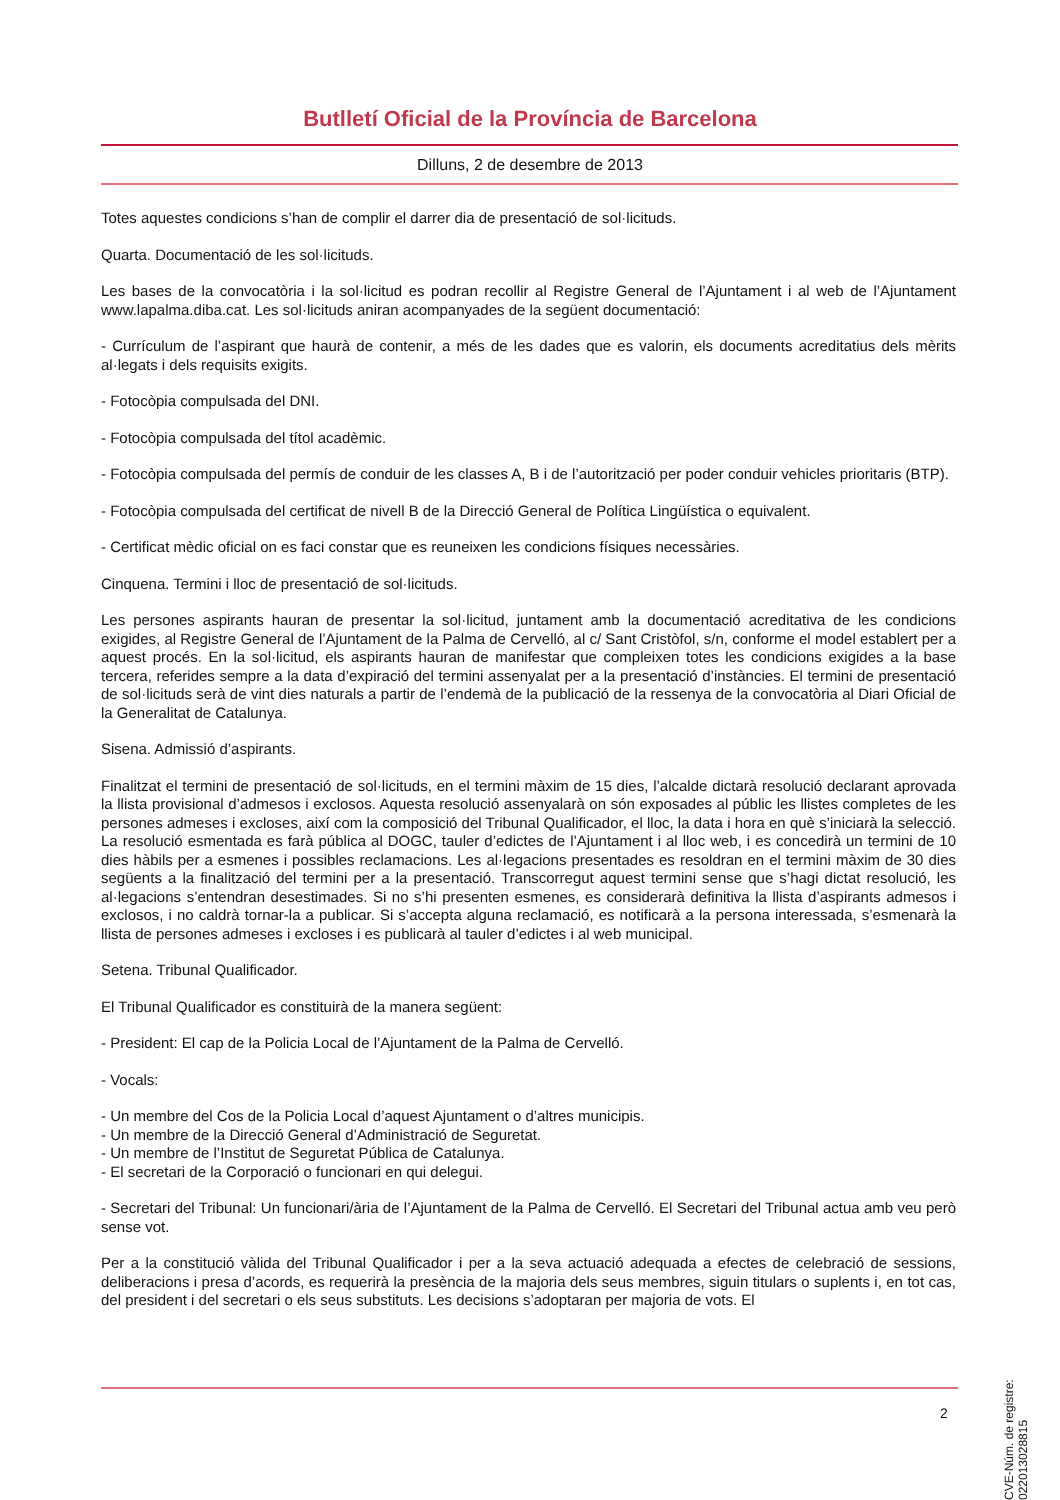Butlletí Oficial de la Província de Barcelona
Dilluns, 2 de desembre de 2013
Totes aquestes condicions s’han de complir el darrer dia de presentació de sol·licituds.
Quarta. Documentació de les sol·licituds.
Les bases de la convocatòria i la sol·licitud es podran recollir al Registre General de l’Ajuntament i al web de l’Ajuntament www.lapalma.diba.cat. Les sol·licituds aniran acompanyades de la següent documentació:
- Currículum de l’aspirant que haurà de contenir, a més de les dades que es valorin, els documents acreditatius dels mèrits al·legats i dels requisits exigits.
- Fotocòpia compulsada del DNI.
- Fotocòpia compulsada del títol acadèmic.
- Fotocòpia compulsada del permís de conduir de les classes A, B i de l’autorització per poder conduir vehicles prioritaris (BTP).
- Fotocòpia compulsada del certificat de nivell B de la Direcció General de Política Lingüística o equivalent.
- Certificat mèdic oficial on es faci constar que es reuneixen les condicions físiques necessàries.
Cinquena. Termini i lloc de presentació de sol·licituds.
Les persones aspirants hauran de presentar la sol·licitud, juntament amb la documentació acreditativa de les condicions exigides, al Registre General de l’Ajuntament de la Palma de Cervelló, al c/ Sant Cristòfol, s/n, conforme el model establert per a aquest procés. En la sol·licitud, els aspirants hauran de manifestar que compleixen totes les condicions exigides a la base tercera, referides sempre a la data d’expiració del termini assenyalat per a la presentació d’instàncies. El termini de presentació de sol·licituds serà de vint dies naturals a partir de l’endemà de la publicació de la ressenya de la convocatòria al Diari Oficial de la Generalitat de Catalunya.
Sisena. Admissió d’aspirants.
Finalitzat el termini de presentació de sol·licituds, en el termini màxim de 15 dies, l’alcalde dictarà resolució declarant aprovada la llista provisional d’admesos i exclosos. Aquesta resolució assenyalarà on són exposades al públic les llistes completes de les persones admeses i excloses, així com la composició del Tribunal Qualificador, el lloc, la data i hora en què s’iniciarà la selecció. La resolució esmentada es farà pública al DOGC, tauler d’edictes de l’Ajuntament i al lloc web, i es concedirà un termini de 10 dies hàbils per a esmenes i possibles reclamacions. Les al·legacions presentades es resoldran en el termini màxim de 30 dies següents a la finalització del termini per a la presentació. Transcorregut aquest termini sense que s’hagi dictat resolució, les al·legacions s’entendran desestimades. Si no s’hi presenten esmenes, es considerarà definitiva la llista d’aspirants admesos i exclosos, i no caldrà tornar-la a publicar. Si s’accepta alguna reclamació, es notificarà a la persona interessada, s’esmenarà la llista de persones admeses i excloses i es publicarà al tauler d’edictes i al web municipal.
Setena. Tribunal Qualificador.
El Tribunal Qualificador es constituirà de la manera següent:
- President: El cap de la Policia Local de l’Ajuntament de la Palma de Cervelló.
- Vocals:
- Un membre del Cos de la Policia Local d’aquest Ajuntament o d’altres municipis.
- Un membre de la Direcció General d’Administració de Seguretat.
- Un membre de l’Institut de Seguretat Pública de Catalunya.
- El secretari de la Corporació o funcionari en qui delegui.
- Secretari del Tribunal: Un funcionari/ària de l’Ajuntament de la Palma de Cervelló. El Secretari del Tribunal actua amb veu però sense vot.
Per a la constitució vàlida del Tribunal Qualificador i per a la seva actuació adequada a efectes de celebració de sessions, deliberacions i presa d’acords, es requerirà la presència de la majoria dels seus membres, siguin titulars o suplents i, en tot cas, del president i del secretari o els seus substituts. Les decisions s’adoptaran per majoria de vots. El
2
CVE-Núm. de registre: 022013028815